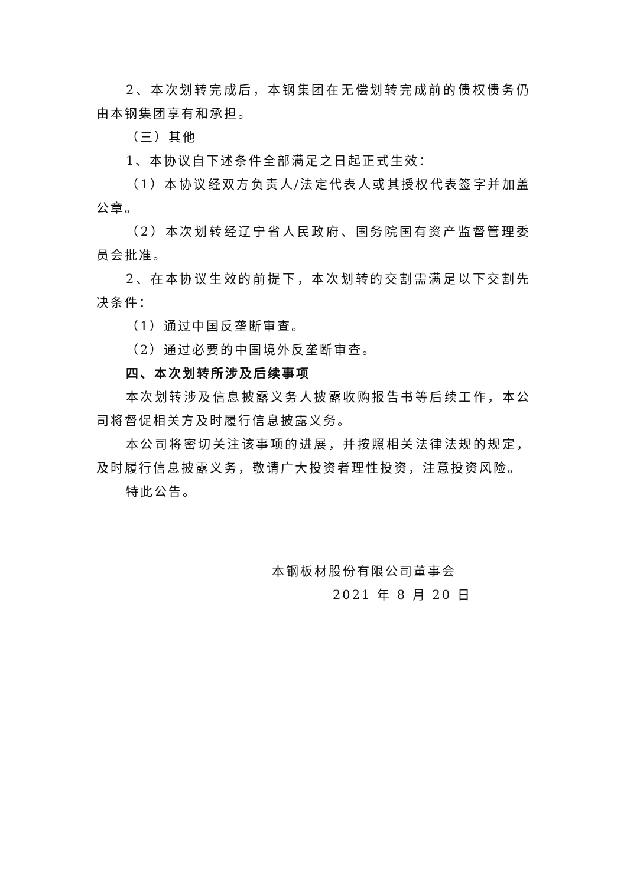2、本次划转完成后，本钢集团在无偿划转完成前的债权债务仍由本钢集团享有和承担。
（三）其他
1、本协议自下述条件全部满足之日起正式生效：
（1）本协议经双方负责人/法定代表人或其授权代表签字并加盖公章。
（2）本次划转经辽宁省人民政府、国务院国有资产监督管理委员会批准。
2、在本协议生效的前提下，本次划转的交割需满足以下交割先决条件：
（1）通过中国反垄断审查。
（2）通过必要的中国境外反垄断审查。
四、本次划转所涉及后续事项
本次划转涉及信息披露义务人披露收购报告书等后续工作，本公司将督促相关方及时履行信息披露义务。
本公司将密切关注该事项的进展，并按照相关法律法规的规定，及时履行信息披露义务，敬请广大投资者理性投资，注意投资风险。
特此公告。
本钢板材股份有限公司董事会
2021 年 8 月 20 日